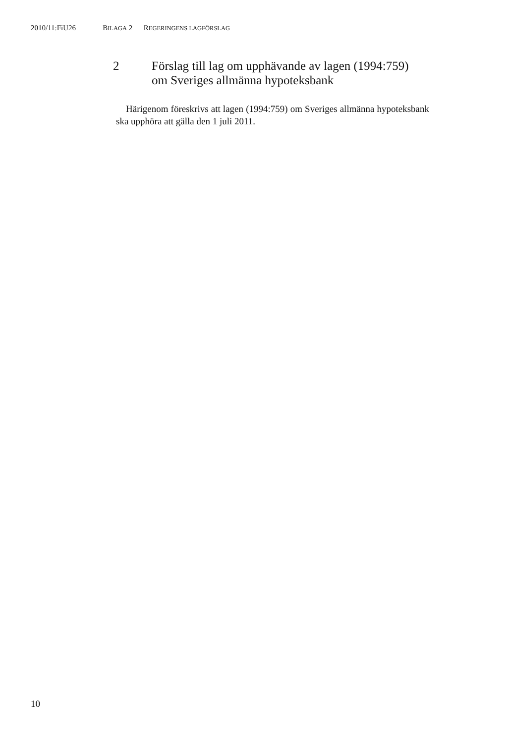2010/11:FiU26 BILAGA 2 REGERINGENS LAGFÖRSLAG
2 Förslag till lag om upphävande av lagen (1994:759)
om Sveriges allmänna hypoteksbank
Härigenom föreskrivs att lagen (1994:759) om Sveriges allmänna hypoteksbank ska upphöra att gälla den 1 juli 2011.
10